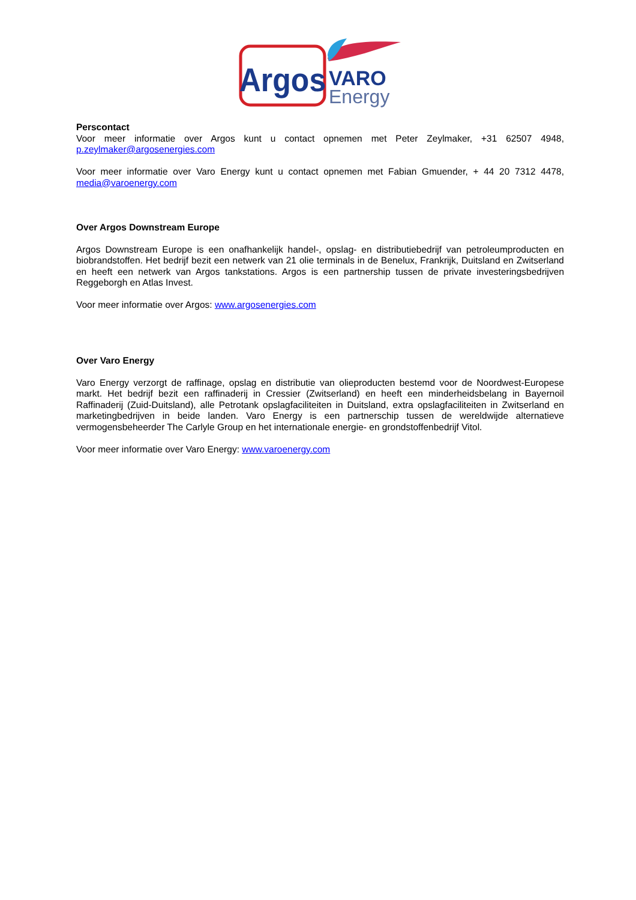Argos
VARO
Energy
Perscontact
Voor meer informatie over Argos kunt u contact opnemen met Peter Zeylmaker, +31 62507 4948,
p.zeylmaker@argosenergies.com
Voor meer informatie over Varo Energy kunt u contact opnemen met Fabian Gmuender, + 44 20 7312 4478, media@varoenergy.com
Over Argos Downstream Europe
Argos Downstream Europe is een onafhankelijk handel-, opslag- en distributiebedrijf van petroleumproducten en biobrandstoffen. Het bedrijf bezit een netwerk van 21 olie terminals in de Benelux, Frankrijk, Duitsland en Zwitserland en heeft een netwerk van Argos tankstations. Argos is een partnership tussen de private investeringsbedrijven Reggeborgh en Atlas Invest.
Voor meer informatie over Argos: www.argosenergies.com
Over Varo Energy
Varo Energy verzorgt de raffinage, opslag en distributie van olieproducten bestemd voor de Noordwest-Europese markt. Het bedrijf bezit een raffinaderij in Cressier (Zwitserland) en heeft een minderheidsbelang in Bayernoil Raffinaderij (Zuid-Duitsland), alle Petrotank opslagfaciliteiten in Duitsland, extra opslagfaciliteiten in Zwitserland en marketingbedrijven in beide landen. Varo Energy is een partnerschip tussen de wereldwijde alternatieve vermogensbeheerder The Carlyle Group en het internationale energie- en grondstoffenbedrijf Vitol.
Voor meer informatie over Varo Energy: www.varoenergy.com